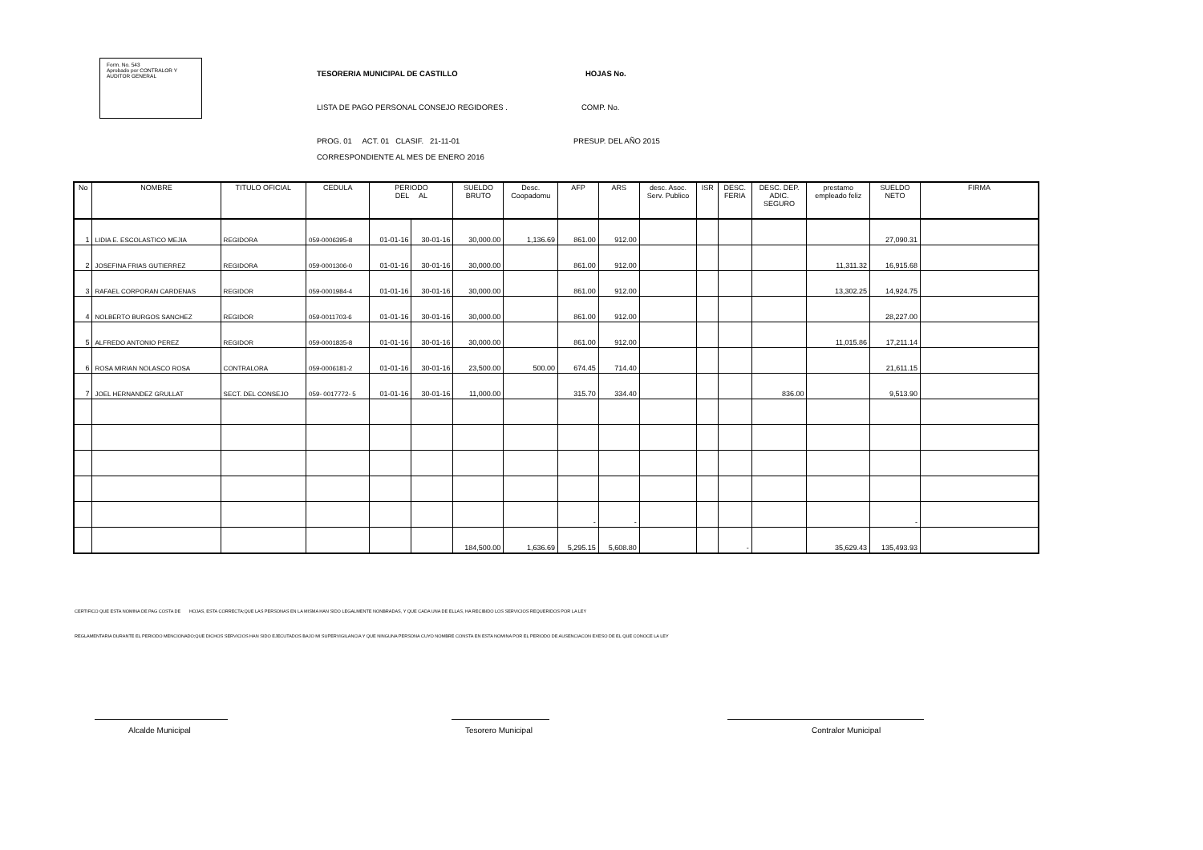Form. No. 543
Aprobado por CONTRALOR Y
AUDITOR GENERAL
TESORERIA MUNICIPAL DE CASTILLO HOJAS No.
LISTA DE PAGO PERSONAL CONSEJO REGIDORES . COMP. No.
PROG. 01 ACT. 01 CLASIF. 21-11-01 PRESUP. DEL AÑO 2015
CORRESPONDIENTE AL MES DE ENERO 2016
| No | NOMBRE | TITULO OFICIAL | CEDULA | PERIODO DEL AL | | SUELDO BRUTO | Desc. Coopadomu | AFP | ARS | desc. Asoc. Serv. Publico | ISR | DESC. FERIA | DESC. DEP. ADIC. SEGURO | prestamo empleado feliz | SUELDO NETO | FIRMA |
| --- | --- | --- | --- | --- | --- | --- | --- | --- | --- | --- | --- | --- | --- | --- | --- | --- |
| 1 | LIDIA E. ESCOLASTICO MEJIA | REGIDORA | 059-0006395-8 | 01-01-16 | 30-01-16 | 30,000.00 | 1,136.69 | 861.00 | 912.00 | | | | | | 27,090.31 | |
| 2 | JOSEFINA FRIAS GUTIERREZ | REGIDORA | 059-0001306-0 | 01-01-16 | 30-01-16 | 30,000.00 | | 861.00 | 912.00 | | | | | 11,311.32 | 16,915.68 | |
| 3 | RAFAEL CORPORAN CARDENAS | REGIDOR | 059-0001984-4 | 01-01-16 | 30-01-16 | 30,000.00 | | 861.00 | 912.00 | | | | | 13,302.25 | 14,924.75 | |
| 4 | NOLBERTO BURGOS SANCHEZ | REGIDOR | 059-0011703-6 | 01-01-16 | 30-01-16 | 30,000.00 | | 861.00 | 912.00 | | | | | | 28,227.00 | |
| 5 | ALFREDO ANTONIO PEREZ | REGIDOR | 059-0001835-8 | 01-01-16 | 30-01-16 | 30,000.00 | | 861.00 | 912.00 | | | | | 11,015.86 | 17,211.14 | |
| 6 | ROSA MIRIAN NOLASCO ROSA | CONTRALORA | 059-0006181-2 | 01-01-16 | 30-01-16 | 23,500.00 | 500.00 | 674.45 | 714.40 | | | | | | 21,611.15 | |
| 7 | JOEL HERNANDEZ GRULLAT | SECT. DEL CONSEJO | 059- 0017772- 5 | 01-01-16 | 30-01-16 | 11,000.00 | | 315.70 | 334.40 | | | | 836.00 | | 9,513.90 | |
| | | | | | | | | - | - | | | | | | - | |
| | | | | | | 184,500.00 | 1,636.69 | 5,295.15 | 5,608.80 | | | - | | 35,629.43 | 135,493.93 | |
CERTIFICO QUE ESTA NOMINA DE PAG COSTA DE HOJAS, ESTA CORRECTA;QUE LAS PERSONAS EN LA MISMA HAN SIDO LEGALMENTE NONBRADAS, Y QUE CADA UNA DE ELLAS, HA RECIBIDO LOS SERVICIOS REQUERIDOS POR LA LEY
REGLAMENTARIA DURANTE EL PERIODO MENCIONADO;QUE DICHOS SERVICIOS HAN SIDO EJECUTADOS BAJO MI SUPERVIGILANCIA Y QUE NINGUNA PERSONA CUYO NOMBRE CONSTA EN ESTA NOMINA POR EL PERIODO DE AUSENCIACON EXESO DE EL QUE CONOCE LA LEY
Alcalde Municipal Tesorero Municipal Contralor Municipal